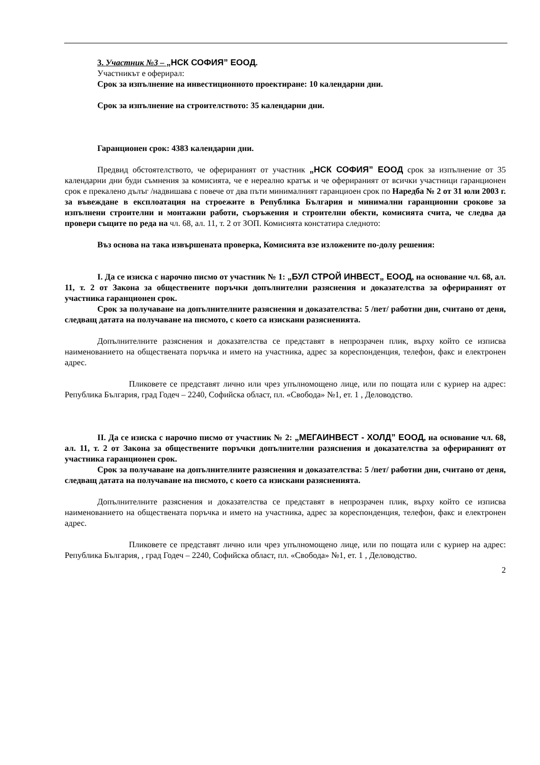3. Участник №3 – „НСК СОФИЯ” ЕООД.
Участникът е оферирал:
Срок за изпълнение на инвестиционното проектиране: 10 календарни дни.
Срок за изпълнение на строителството: 35 календарни дни.
Гаранционен срок: 4383 календарни дни.
Предвид обстоятелството, че оферираният от участник „НСК СОФИЯ” ЕООД срок за изпълнение от 35 календарни дни буди съмнения за комисията, че е нереално кратък и че оферираният от всички участници гаранционен срок е прекалено дълъг /надвишава с повече от два пъти минималният гаранциоен срок по Наредба № 2 от 31 юли 2003 г. за въвеждане в експлоатация на строежите в Република България и минимални гаранционни срокове за изпълнени строителни и монтажни работи, съоръжения и строителни обекти, комисията счита, че следва да провери същите по реда на чл. 68, ал. 11, т. 2 от ЗОП. Комисията констатира следното:
Въз основа на така извършената проверка, Комисията взе изложените по-долу решения:
I. Да се изиска с нарочно писмо от участник № 1: „БУЛ СТРОЙ ИНВЕСТ„ ЕООД, на основание чл. 68, ал. 11, т. 2 от Закона за обществените поръчки допълнителни разяснения и доказателства за оферираният от участника гаранционен срок.
Срок за получаване на допълнителните разяснения и доказателства: 5 /пет/ работни дни, считано от деня, следващ датата на получаване на писмото, с което са изискани разясненията.
Допълнителните разяснения и доказателства се представят в непрозрачен плик, върху който се изписва наименованието на обществената поръчка и името на участника, адрес за кореспонденция, телефон, факс и електронен адрес.
Пликовете се представят лично или чрез упълномощено лице, или по пощата или с куриер на адрес: Република България, град Годеч – 2240, Софийска област, пл. «Свобода» №1, ет. 1 , Деловодство.
II. Да се изиска с нарочно писмо от участник № 2: „МЕГАИНВЕСТ - ХОЛД” ЕООД, на основание чл. 68, ал. 11, т. 2 от Закона за обществените поръчки допълнителни разяснения и доказателства за оферираният от участника гаранционен срок.
Срок за получаване на допълнителните разяснения и доказателства: 5 /пет/ работни дни, считано от деня, следващ датата на получаване на писмото, с което са изискани разясненията.
Допълнителните разяснения и доказателства се представят в непрозрачен плик, върху който се изписва наименованието на обществената поръчка и името на участника, адрес за кореспонденция, телефон, факс и електронен адрес.
Пликовете се представят лично или чрез упълномощено лице, или по пощата или с куриер на адрес: Република България, , град Годеч – 2240, Софийска област, пл. «Свобода» №1, ет. 1 , Деловодство.
2